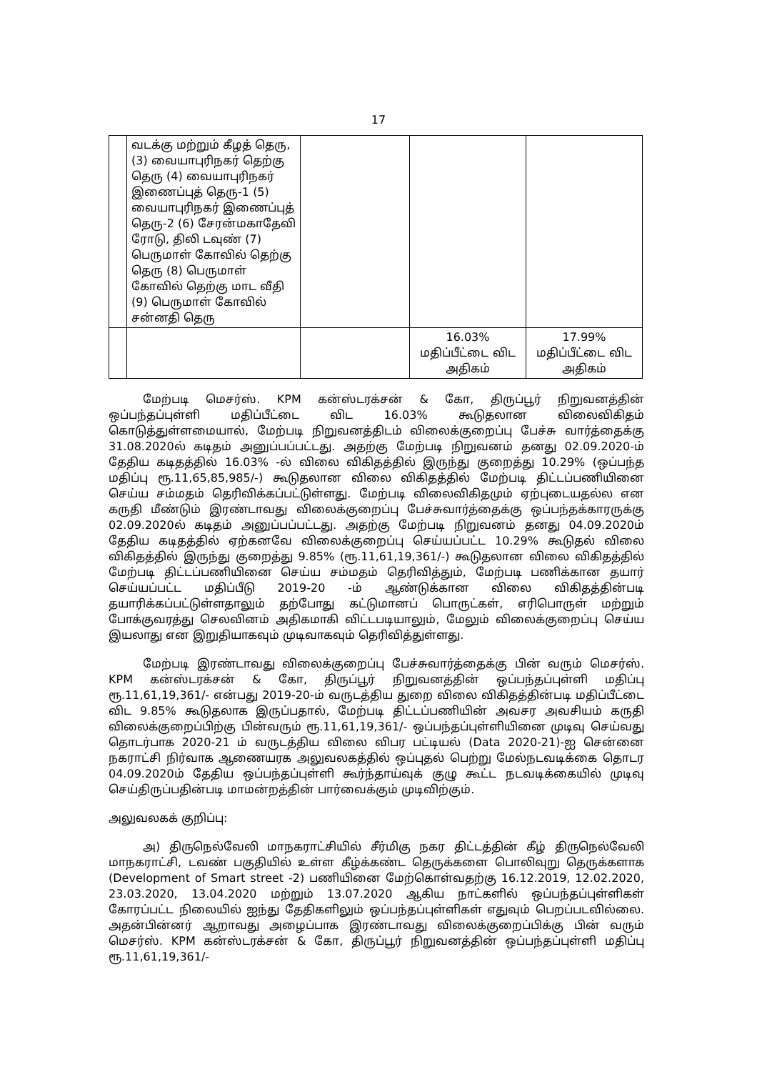17
| | வடக்கு மற்றும் கீழத் தெரு, (3) வையாபுரிநகர் தெற்கு தெரு (4) வையாபுரிநகர் இணைப்புத் தெரு-1 (5) வையாபுரிநகர் இணைப்புத் தெரு-2 (6) சேரன்மகாதேவி ரோடு, திலி டவுண் (7) பெருமாள் கோவில் தெற்கு தெரு (8) பெருமாள் கோவில் தெற்கு மாட வீதி (9) பெருமாள் கோவில் சன்னதி தெரு | | | |
| | | | 16.03% மதிப்பீட்டை விட அதிகம் | 17.99% மதிப்பீட்டை விட அதிகம் |
மேற்படி மெசர்ஸ். KPM கன்ஸ்டரக்சன் & கோ, திருப்பூர் நிறுவனத்தின் ஒப்பந்தப்புள்ளி மதிப்பீட்டை விட 16.03% கூடுதலான விலைவிகிதம் கொடுத்துள்ளமையால், மேற்படி நிறுவனத்திடம் விலைக்குறைப்பு பேச்சு வார்த்தைக்கு 31.08.2020ல் கடிதம் அனுப்பப்பட்டது. அதற்கு மேற்படி நிறுவனம் தனது 02.09.2020-ம் தேதிய கடிதத்தில் 16.03% -ல் விலை விகிதத்தில் இருந்து குறைத்து 10.29% (ஒப்பந்த மதிப்பு ரூ.11,65,85,985/-) கூடுதலான விலை விகிதத்தில் மேற்படி திட்டப்பணியினை செய்ய சம்மதம் தெரிவிக்கப்பட்டுள்ளது. மேற்படி விலைவிகிதமும் ஏற்புடையதல்ல என கருதி மீண்டும் இரண்டாவது விலைக்குறைப்பு பேச்சுவார்த்தைக்கு ஒப்பந்தக்காரருக்கு 02.09.2020ல் கடிதம் அனுப்பப்பட்டது. அதற்கு மேற்படி நிறுவனம் தனது 04.09.2020ம் தேதிய கடிதத்தில் ஏற்கனவே விலைக்குறைப்பு செய்யப்பட்ட 10.29% கூடுதல் விலை விகிதத்தில் இருந்து குறைத்து 9.85% (ரூ.11,61,19,361/-) கூடுதலான விலை விகிதத்தில் மேற்படி திட்டப்பணியினை செய்ய சம்மதம் தெரிவித்தும், மேற்படி பணிக்கான தயார் செய்யப்பட்ட மதிப்பீடு 2019-20 -ம் ஆண்டுக்கான விலை விகிதத்தின்படி தயாரிக்கப்பட்டுள்ளதாலும் தற்போது கட்டுமானப் பொருட்கள், எரிபொருள் மற்றும் போக்குவரத்து செலவினம் அதிகமாகி விட்டபடியாலும், மேலும் விலைக்குறைப்பு செய்ய இயலாது என இறுதியாகவும் முடிவாகவும் தெரிவித்துள்ளது.
மேற்படி இரண்டாவது விலைக்குறைப்பு பேச்சுவார்த்தைக்கு பின் வரும் மெசர்ஸ். KPM கன்ஸ்டரக்சன் & கோ, திருப்பூர் நிறுவனத்தின் ஒப்பந்தப்புள்ளி மதிப்பு ரூ.11,61,19,361/- என்பது 2019-20-ம் வருடத்திய துறை விலை விகிதத்தின்படி மதிப்பீட்டை விட 9.85% கூடுதலாக இருப்பதால், மேற்படி திட்டப்பணியின் அவசர அவசியம் கருதி விலைக்குறைப்பிற்கு பின்வரும் ரூ.11,61,19,361/- ஒப்பந்தப்புள்ளியினை முடிவு செய்வது தொடர்பாக 2020-21 ம் வருடத்திய விலை விபர பட்டியல் (Data 2020-21)-ஐ சென்னை நகராட்சி நிர்வாக ஆணையரக அலுவலகத்தில் ஒப்புதல் பெற்று மேல்நடவடிக்கை தொடர 04.09.2020ம் தேதிய ஒப்பந்தப்புள்ளி கூர்ந்தாய்வுக் குழு கூட்ட நடவடிக்கையில் முடிவு செய்திருப்பதின்படி மாமன்றத்தின் பார்வைக்கும் முடிவிற்கும்.
அலுவலகக் குறிப்பு:
அ) திருநெல்வேலி மாநகராட்சியில் சீர்மிகு நகர திட்டத்தின் கீழ் திருநெல்வேலி மாநகராட்சி, டவண் பகுதியில் உள்ள கீழ்க்கண்ட தெருக்களை பொலிவுறு தெருக்களாக (Development of Smart street -2) பணியினை மேற்கொள்வதற்கு 16.12.2019, 12.02.2020, 23.03.2020, 13.04.2020 மற்றும் 13.07.2020 ஆகிய நாட்களில் ஒப்பந்தப்புள்ளிகள் கோரப்பட்ட நிலையில் ஐந்து தேதிகளிலும் ஒப்பந்தப்புள்ளிகள் எதுவும் பெறப்படவில்லை. அதன்பின்னர் ஆறாவது அழைப்பாக இரண்டாவது விலைக்குறைப்பிக்கு பின் வரும் மெசர்ஸ். KPM கன்ஸ்டரக்சன் & கோ, திருப்பூர் நிறுவனத்தின் ஒப்பந்தப்புள்ளி மதிப்பு ரூ.11,61,19,361/-